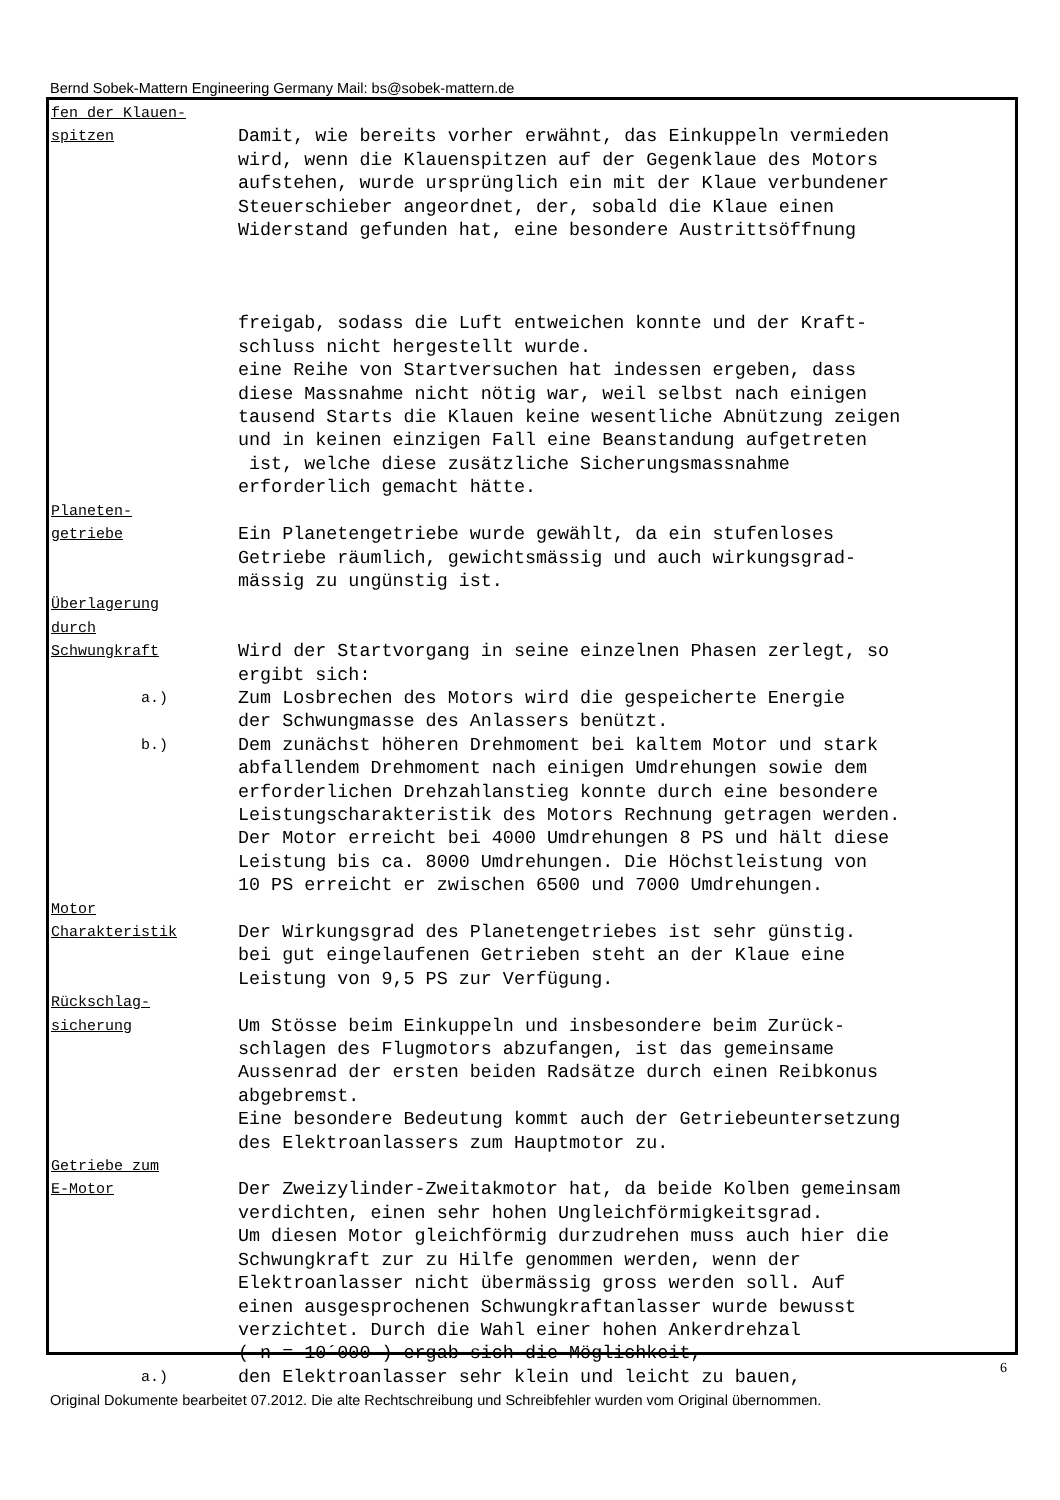Bernd Sobek-Mattern Engineering Germany Mail: bs@sobek-mattern.de
fen der Klauen-
spitzen
Damit, wie bereits vorher erwähnt, das Einkuppeln vermieden wird, wenn die Klauenspitzen auf der Gegenklaue des Motors aufstehen, wurde ursprünglich ein mit der Klaue verbundener Steuerschieber angeordnet, der, sobald die Klaue einen Widerstand gefunden hat, eine besondere Austrittsöffnung
freigab, sodass die Luft entweichen konnte und der Kraft- schluss nicht hergestellt wurde. eine Reihe von Startversuchen hat indessen ergeben, dass diese Massnahme nicht nötig war, weil selbst nach einigen tausend Starts die Klauen keine wesentliche Abnützung zeigen und in keinen einzigen Fall eine Beanstandung aufgetreten ist, welche diese zusätzliche Sicherungsmassnahme erforderlich gemacht hätte.
Planeten-
getriebe
Ein Planetengetriebe wurde gewählt, da ein stufenloses Getriebe räumlich, gewichtsmässig und auch wirkungsgrad- mässig zu ungünstig ist.
Überlagerung durch Schwungkraft
Wird der Startvorgang in seine einzelnen Phasen zerlegt, so
ergibt sich:
a.)
Zum Losbrechen des Motors wird die gespeicherte Energie der Schwungmasse des Anlassers benützt.
b.)
Dem zunächst höheren Drehmoment bei kaltem Motor und stark abfallendem Drehmoment nach einigen Umdrehungen sowie dem erforderlichen Drehzahlanstieg konnte durch eine besondere Leistungscharakteristik des Motors Rechnung getragen werden. Der Motor erreicht bei 4000 Umdrehungen 8 PS und hält diese Leistung bis ca. 8000 Umdrehungen. Die Höchstleistung von 10 PS erreicht er zwischen 6500 und 7000 Umdrehungen.
Motor
Charakteristik
Der Wirkungsgrad des Planetengetriebes ist sehr günstig. bei gut eingelaufenen Getrieben steht an der Klaue eine Leistung von 9,5 PS zur Verfügung.
Rückschlag-
sicherung
Um Stösse beim Einkuppeln und insbesondere beim Zurück- schlagen des Flugmotors abzufangen, ist das gemeinsame Aussenrad der ersten beiden Radsätze durch einen Reibkonus abgebremst. Eine besondere Bedeutung kommt auch der Getriebeuntersetzung des Elektroanlassers zum Hauptmotor zu.
Getriebe zum
E-Motor
Der Zweizylinder-Zweitakmotor hat, da beide Kolben gemeinsam verdichten, einen sehr hohen Ungleichförmigkeitsgrad. Um diesen Motor gleichförmig durzudrehen muss auch hier die Schwungkraft zur zu Hilfe genommen werden, wenn der Elektroanlasser nicht übermässig gross werden soll. Auf einen ausgesprochenen Schwungkraftanlasser wurde bewusst verzichtet. Durch die Wahl einer hohen Ankerdrehzal ( n = 10´000 ) ergab sich die Möglichkeit,
a.)
den Elektroanlasser sehr klein und leicht zu bauen,
6
Original Dokumente bearbeitet 07.2012. Die alte Rechtschreibung und Schreibfehler wurden vom Original übernommen.